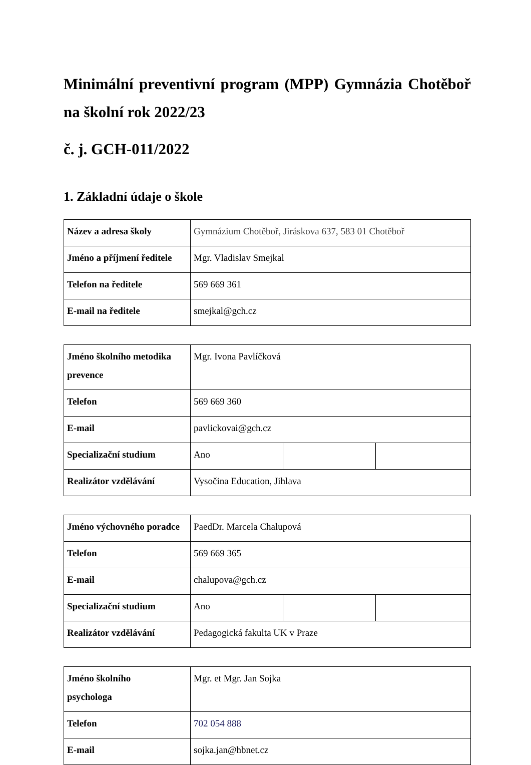Minimální preventivní program (MPP) Gymnázia Chotěboř na školní rok 2022/23
č. j. GCH-011/2022
1. Základní údaje o škole
| Název a adresa školy | Gymnázium Chotěboř, Jiráskova 637, 583 01 Chotěboř |
| Jméno a příjmení ředitele | Mgr. Vladislav Smejkal |
| Telefon na ředitele | 569 669 361 |
| E-mail na ředitele | smejkal@gch.cz |
| Jméno školního metodika prevence | Mgr. Ivona Pavlíčková | | |
| Telefon | 569 669 360 | | |
| E-mail | pavlickovai@gch.cz | | |
| Specializační studium | Ano | | |
| Realizátor vzdělávání | Vysočina Education, Jihlava | | |
| Jméno výchovného poradce | PaedDr. Marcela Chalupová | | |
| Telefon | 569 669 365 | | |
| E-mail | chalupova@gch.cz | | |
| Specializační studium | Ano | | |
| Realizátor vzdělávání | Pedagogická fakulta UK v Praze | | |
| Jméno školního psychologa | Mgr. et Mgr. Jan Sojka |
| Telefon | 702 054 888 |
| E-mail | sojka.jan@hbnet.cz |